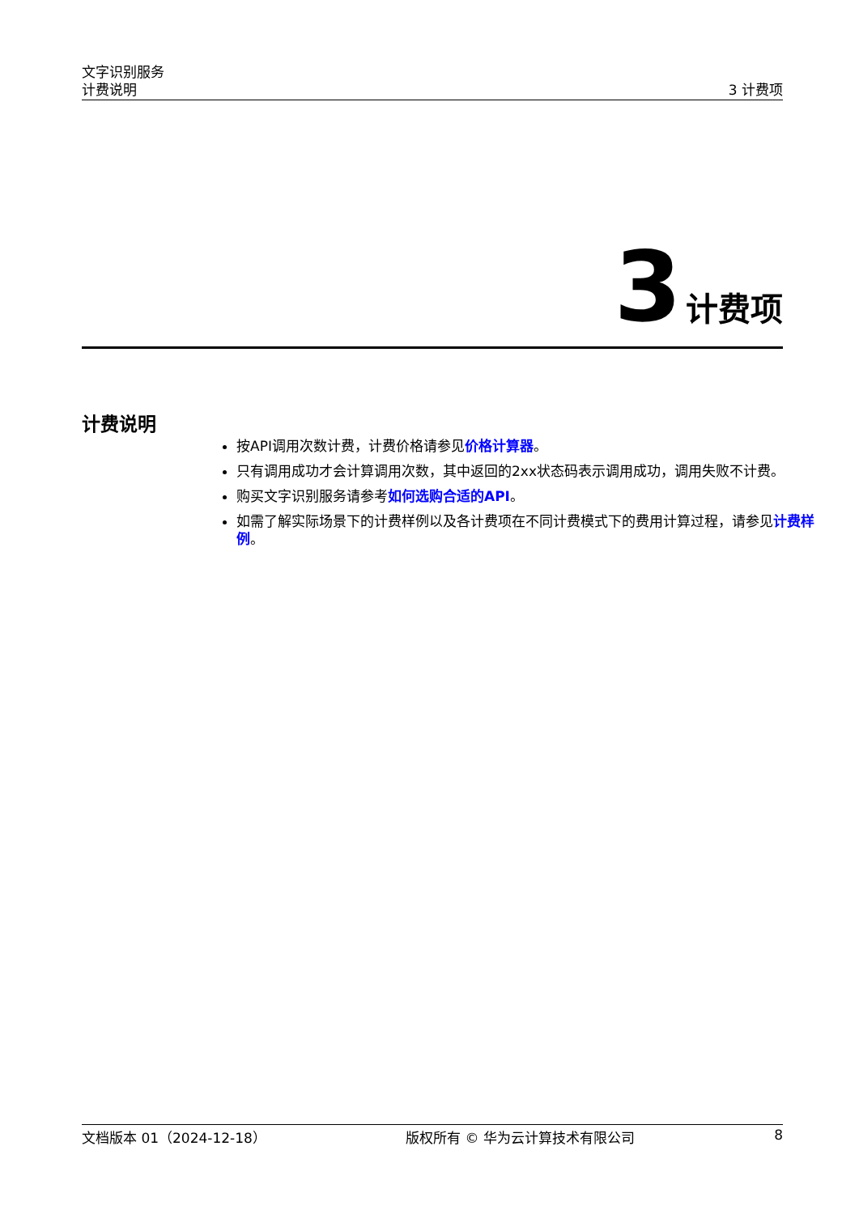文字识别服务
计费说明
3 计费项
3 计费项
计费说明
按API调用次数计费，计费价格请参见价格计算器。
只有调用成功才会计算调用次数，其中返回的2xx状态码表示调用成功，调用失败不计费。
购买文字识别服务请参考如何选购合适的API。
如需了解实际场景下的计费样例以及各计费项在不同计费模式下的费用计算过程，请参见计费样例。
文档版本 01（2024-12-18） 版权所有 © 华为云计算技术有限公司 8